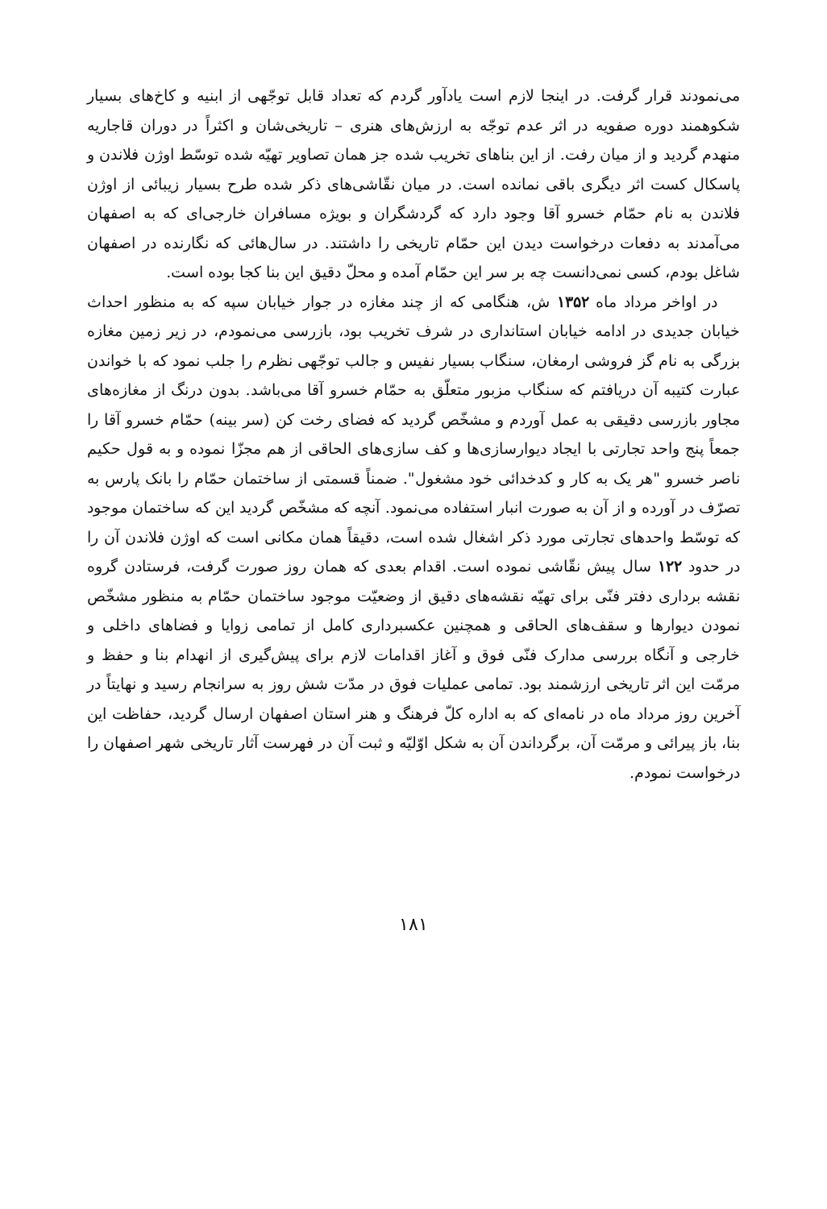می‌نمودند قرار گرفت. در اینجا لازم است یادآور گردم که تعداد قابل توجّهی از ابنیه و کاخ‌های بسیار شکوهمند دوره صفویه در اثر عدم توجّه به ارزش‌های هنری – تاریخی‌شان و اکثراً در دوران قاجاریه منهدم گردید و از میان رفت. از این بناهای تخریب شده جز همان تصاویر تهیّه شده توسّط اوژن فلاندن و پاسکال کست اثر دیگری باقی نمانده است. در میان نقّاشی‌های ذکر شده طرح بسیار زیبائی از اوژن فلاندن به نام حمّام خسرو آقا وجود دارد که گردشگران و بویژه مسافران خارجی‌ای که به اصفهان می‌آمدند به دفعات درخواست دیدن این حمّام تاریخی را داشتند. در سال‌هائی که نگارنده در اصفهان شاغل بودم، کسی نمی‌دانست چه بر سر این حمّام آمده و محلّ دقیق این بنا کجا بوده است.
در اواخر مرداد ماه ۱۳۵۲ ش، هنگامی که از چند مغازه در جوار خیابان سپه که به منظور احداث خیابان جدیدی در ادامه خیابان استانداری در شرف تخریب بود، بازرسی می‌نمودم، در زیر زمین مغازه بزرگی به نام گز فروشی ارمغان، سنگاب بسیار نفیس و جالب توجّهی نظرم را جلب نمود که با خواندن عبارت کتیبه آن دریافتم که سنگاب مزبور متعلّق به حمّام خسرو آقا می‌باشد. بدون درنگ از مغازه‌های مجاور بازرسی دقیقی به عمل آوردم و مشخّص گردید که فضای رخت کن (سر بینه) حمّام خسرو آقا را جمعاً پنج واحد تجارتی با ایجاد دیوارسازی‌ها و کف سازی‌های الحاقی از هم مجزّا نموده و به قول حکیم ناصر خسرو "هر یک به کار و کدخدائی خود مشغول". ضمناً قسمتی از ساختمان حمّام را بانک پارس به تصرّف در آورده و از آن به صورت انبار استفاده می‌نمود. آنچه که مشخّص گردید این که ساختمان موجود که توسّط واحدهای تجارتی مورد ذکر اشغال شده است، دقیقاً همان مکانی است که اوژن فلاندن آن را در حدود ۱۲۲ سال پیش نقّاشی نموده است. اقدام بعدی که همان روز صورت گرفت، فرستادن گروه نقشه برداری دفتر فنّی برای تهیّه نقشه‌های دقیق از وضعیّت موجود ساختمان حمّام به منظور مشخّص نمودن دیوارها و سقف‌های الحاقی و همچنین عکسبرداری کامل از تمامی زوایا و فضاهای داخلی و خارجی و آنگاه بررسی مدارک فنّی فوق و آغاز اقدامات لازم برای پیش‌گیری از انهدام بنا و حفظ و مرمّت این اثر تاریخی ارزشمند بود. تمامی عملیات فوق در مدّت شش روز به سرانجام رسید و نهایتاً در آخرین روز مرداد ماه در نامه‌ای که به اداره کلّ فرهنگ و هنر استان اصفهان ارسال گردید، حفاظت این بنا، باز پیرائی و مرمّت آن، برگرداندن آن به شکل اوّلیّه و ثبت آن در فهرست آثار تاریخی شهر اصفهان را درخواست نمودم.
۱۸۱